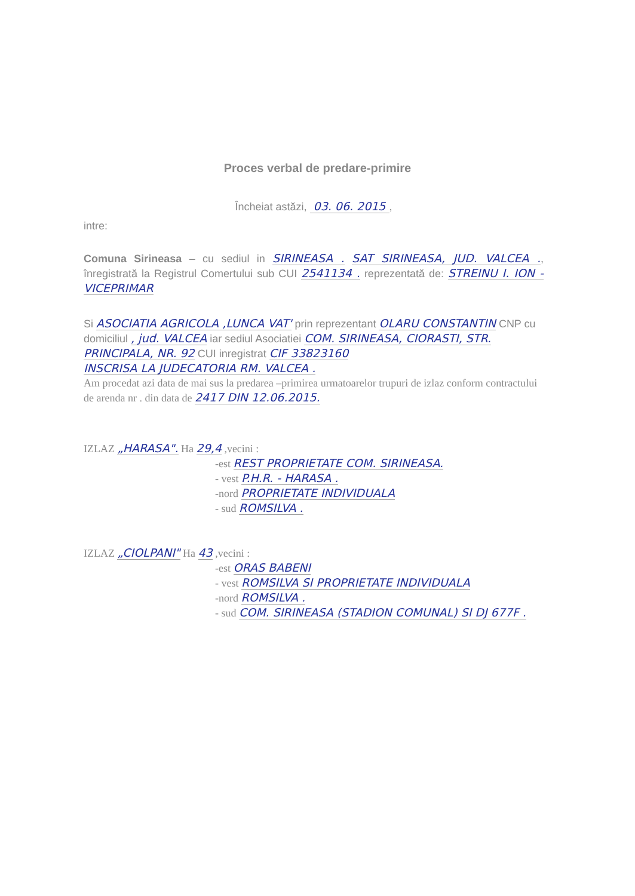Proces verbal de predare-primire
Încheiat astăzi, 03. 06. 2015 ,
intre:
Comuna Sirineasa – cu sediul in SIRINEASA . SAT SIRINEASA, JUD. VALCEA ., înregistrată la Registrul Comertului sub CUI 2541134 . reprezentată de: STREINU I. ION - VICEPRIMAR
Si ASOCIATIA AGRICOLA ,LUNCA VAT' prin reprezentant OLARU CONSTANTIN CNP cu domiciliul , jud. VALCEA iar sediul Asociatiei COM. SIRINEASA, CIORASTI, STR. PRINCIPALA, NR. 92 CUI inregistrat CIF 33823160
INSCRISA LA JUDECATORIA RM. VALCEA .
Am procedat azi data de mai sus la predarea –primirea urmatoarelor trupuri de izlaz conform contractului de arenda nr . din data de 2417 DIN 12.06.2015.
IZLAZ „HARASA". Ha 29,4 ,vecini :
-est REST PROPRIETATE COM. SIRINEASA.
- vest P.H.R. - HARASA .
-nord PROPRIETATE INDIVIDUALA
- sud ROMSILVA .
IZLAZ „CIOLPANI" Ha 43 ,vecini :
-est ORAS BABENI
- vest ROMSILVA SI PROPRIETATE INDIVIDUALA
-nord ROMSILVA .
- sud COM. SIRINEASA (STADION COMUNAL) SI DJ 677F .